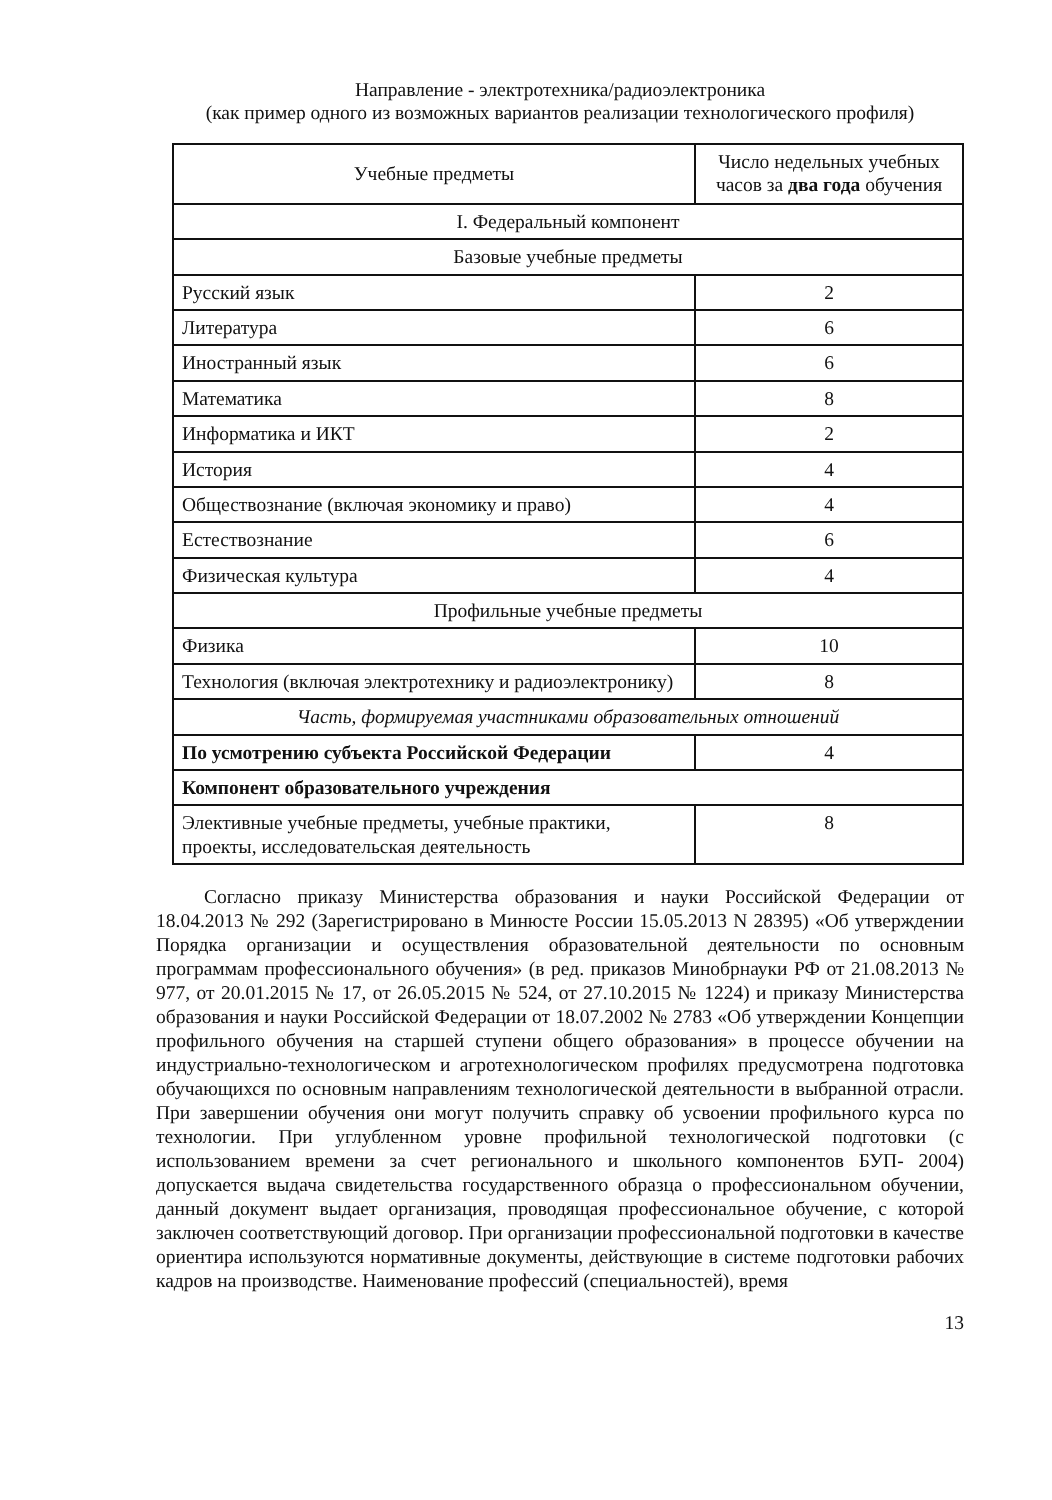Направление - электротехника/радиоэлектроника
(как пример одного из возможных вариантов реализации технологического профиля)
| Учебные предметы | Число недельных учебных часов за два года обучения |
| --- | --- |
| I. Федеральный компонент | |
| Базовые учебные предметы | |
| Русский язык | 2 |
| Литература | 6 |
| Иностранный язык | 6 |
| Математика | 8 |
| Информатика и ИКТ | 2 |
| История | 4 |
| Обществознание (включая экономику и право) | 4 |
| Естествознание | 6 |
| Физическая культура | 4 |
| Профильные учебные предметы | |
| Физика | 10 |
| Технология (включая электротехнику и радиоэлектронику) | 8 |
| Часть, формируемая участниками образовательных отношений | |
| По усмотрению субъекта Российской Федерации | 4 |
| Компонент образовательного учреждения | |
| Элективные учебные предметы, учебные практики, проекты, исследовательская деятельность | 8 |
Согласно приказу Министерства образования и науки Российской Федерации от 18.04.2013 № 292 (Зарегистрировано в Минюсте России 15.05.2013 N 28395) «Об утверждении Порядка организации и осуществления образовательной деятельности по основным программам профессионального обучения» (в ред. приказов Минобрнауки РФ от 21.08.2013 № 977, от 20.01.2015 № 17, от 26.05.2015 № 524, от 27.10.2015 № 1224) и приказу Министерства образования и науки Российской Федерации от 18.07.2002 № 2783 «Об утверждении Концепции профильного обучения на старшей ступени общего образования» в процессе обучении на индустриально-технологическом и агротехнологическом профилях предусмотрена подготовка обучающихся по основным направлениям технологической деятельности в выбранной отрасли. При завершении обучения они могут получить справку об усвоении профильного курса по технологии. При углубленном уровне профильной технологической подготовки (с использованием времени за счет регионального и школьного компонентов БУП- 2004) допускается выдача свидетельства государственного образца о профессиональном обучении, данный документ выдает организация, проводящая профессиональное обучение, с которой заключен соответствующий договор. При организации профессиональной подготовки в качестве ориентира используются нормативные документы, действующие в системе подготовки рабочих кадров на производстве. Наименование профессий (специальностей), время
13